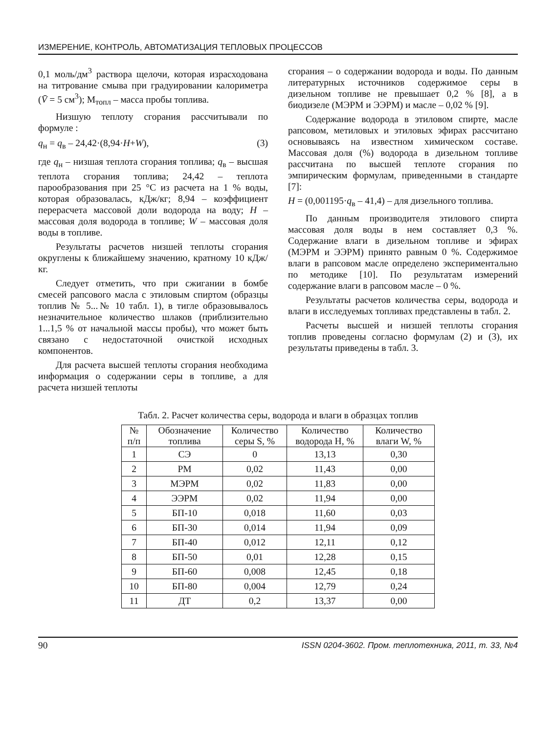ИЗМЕРЕНИЕ, КОНТРОЛЬ, АВТОМАТИЗАЦИЯ ТЕПЛОВЫХ ПРОЦЕССОВ
0,1 моль/дм<sup>3</sup> раствора щелочи, которая израсходована на титрование смыва при градуировании калориметра (V̄ = 5 см<sup>3</sup>); М<sub>топл</sub> – масса пробы топлива.
Низшую теплоту сгорания рассчитывали по формуле :
q<sub>н</sub> = q<sub>в</sub> – 24,42·(8,94·H+W), (3)
где q<sub>н</sub> – низшая теплота сгорания топлива; q<sub>в</sub> – высшая теплота сгорания топлива; 24,42 – теплота парообразования при 25 °С из расчета на 1 % воды, которая образовалась, кДж/кг; 8,94 – коэффициент перерасчета массовой доли водорода на воду; H – массовая доля водорода в топливе; W – массовая доля воды в топливе.
Результаты расчетов низшей теплоты сгорания округлены к ближайшему значению, кратному 10 кДж/кг.
Следует отметить, что при сжигании в бомбе смесей рапсового масла с этиловым спиртом (образцы топлив № 5...№ 10 табл. 1), в тигле образовывалось незначительное количество шлаков (приблизительно 1...1,5 % от начальной массы пробы), что может быть связано с недостаточной очисткой исходных компонентов.
Для расчета высшей теплоты сгорания необходима информация о содержании серы в топливе, а для расчета низшей теплоты
сгорания – о содержании водорода и воды. По данным литературных источников содержимое серы в дизельном топливе не превышает 0,2 % [8], а в биодизеле (МЭРМ и ЭЭРМ) и масле – 0,02 % [9].
Содержание водорода в этиловом спирте, масле рапсовом, метиловых и этиловых эфирах рассчитано основываясь на известном химическом составе. Массовая доля (%) водорода в дизельном топливе рассчитана по высшей теплоте сгорания по эмпирическим формулам, приведенными в стандарте [7]:
H = (0,001195·q<sub>в</sub> – 41,4) – для дизельного топлива.
По данным производителя этилового спирта массовая доля воды в нем составляет 0,3 %. Содержание влаги в дизельном топливе и эфирах (МЭРМ и ЭЭРМ) принято равным 0 %. Содержимое влаги в рапсовом масле определено экспериментально по методике [10]. По результатам измерений содержание влаги в рапсовом масле – 0 %.
Результаты расчетов количества серы, водорода и влаги в исследуемых топливах представлены в табл. 2.
Расчеты высшей и низшей теплоты сгорания топлив проведены согласно формулам (2) и (3), их результаты приведены в табл. 3.
Табл. 2. Расчет количества серы, водорода и влаги в образцах топлив
| № п/п | Обозначение топлива | Количество серы S, % | Количество водорода H, % | Количество влаги W, % |
| --- | --- | --- | --- | --- |
| 1 | СЭ | 0 | 13,13 | 0,30 |
| 2 | РМ | 0,02 | 11,43 | 0,00 |
| 3 | МЭРМ | 0,02 | 11,83 | 0,00 |
| 4 | ЭЭРМ | 0,02 | 11,94 | 0,00 |
| 5 | БП-10 | 0,018 | 11,60 | 0,03 |
| 6 | БП-30 | 0,014 | 11,94 | 0,09 |
| 7 | БП-40 | 0,012 | 12,11 | 0,12 |
| 8 | БП-50 | 0,01 | 12,28 | 0,15 |
| 9 | БП-60 | 0,008 | 12,45 | 0,18 |
| 10 | БП-80 | 0,004 | 12,79 | 0,24 |
| 11 | ДТ | 0,2 | 13,37 | 0,00 |
90 ISSN 0204-3602. Пром. теплотехника, 2011, т. 33, №4